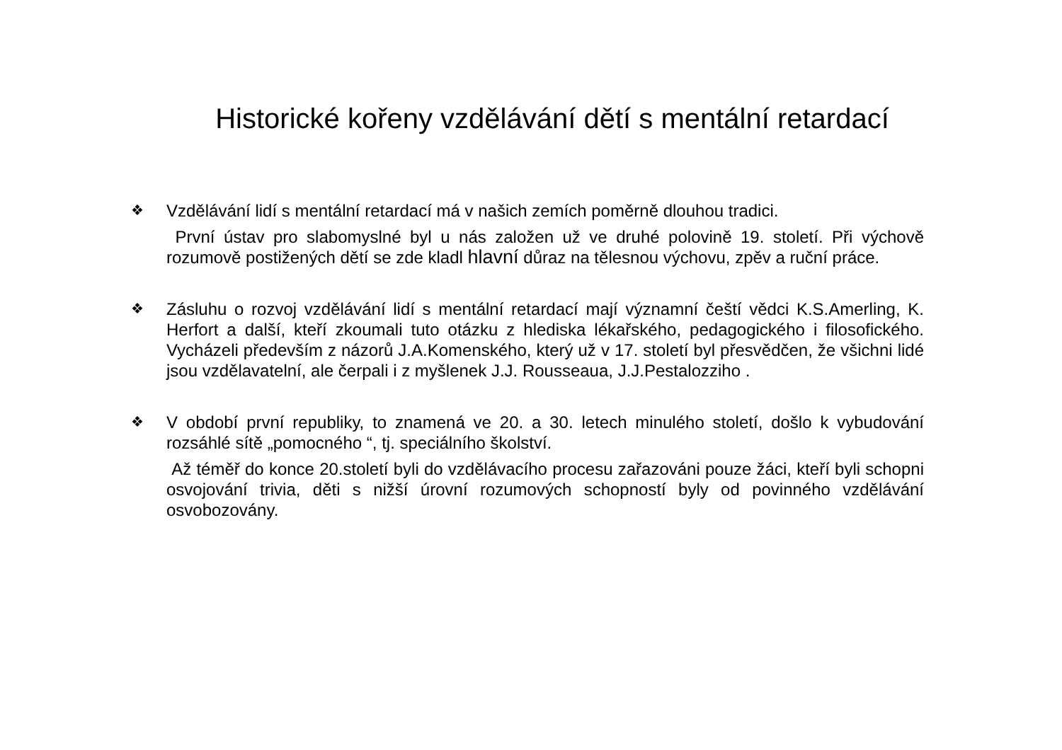Historické kořeny vzdělávání dětí s mentální retardací
❖
Vzdělávání lidí s mentální retardací má v našich zemích poměrně dlouhou tradici.
První ústav pro slabomyslné byl u nás založen už ve druhé polovině 19. století. Při výchově rozumově postižených dětí se zde kladl hlavní důraz na tělesnou výchovu, zpěv a ruční práce.
❖
Zásluhu o rozvoj vzdělávání lidí s mentální retardací mají významní čeští vědci K.S.Amerling, K. Herfort a další, kteří zkoumali tuto otázku z hlediska lékařského, pedagogického i filosofického. Vycházeli především z názorů J.A.Komenského, který už v 17. století byl přesvědčen, že všichni lidé jsou vzdělavatelní, ale čerpali i z myšlenek J.J. Rousseaua, J.J.Pestalozziho .
❖
V období první republiky, to znamená ve 20. a 30. letech minulého století, došlo k vybudování rozsáhlé sítě „pomocného “, tj. speciálního školství.
Až téměř do konce 20.století byli do vzdělávacího procesu zařazováni pouze žáci, kteří byli schopni osvojování trivia, děti s nižší úrovní rozumových schopností byly od povinného vzdělávání osvobozovány.